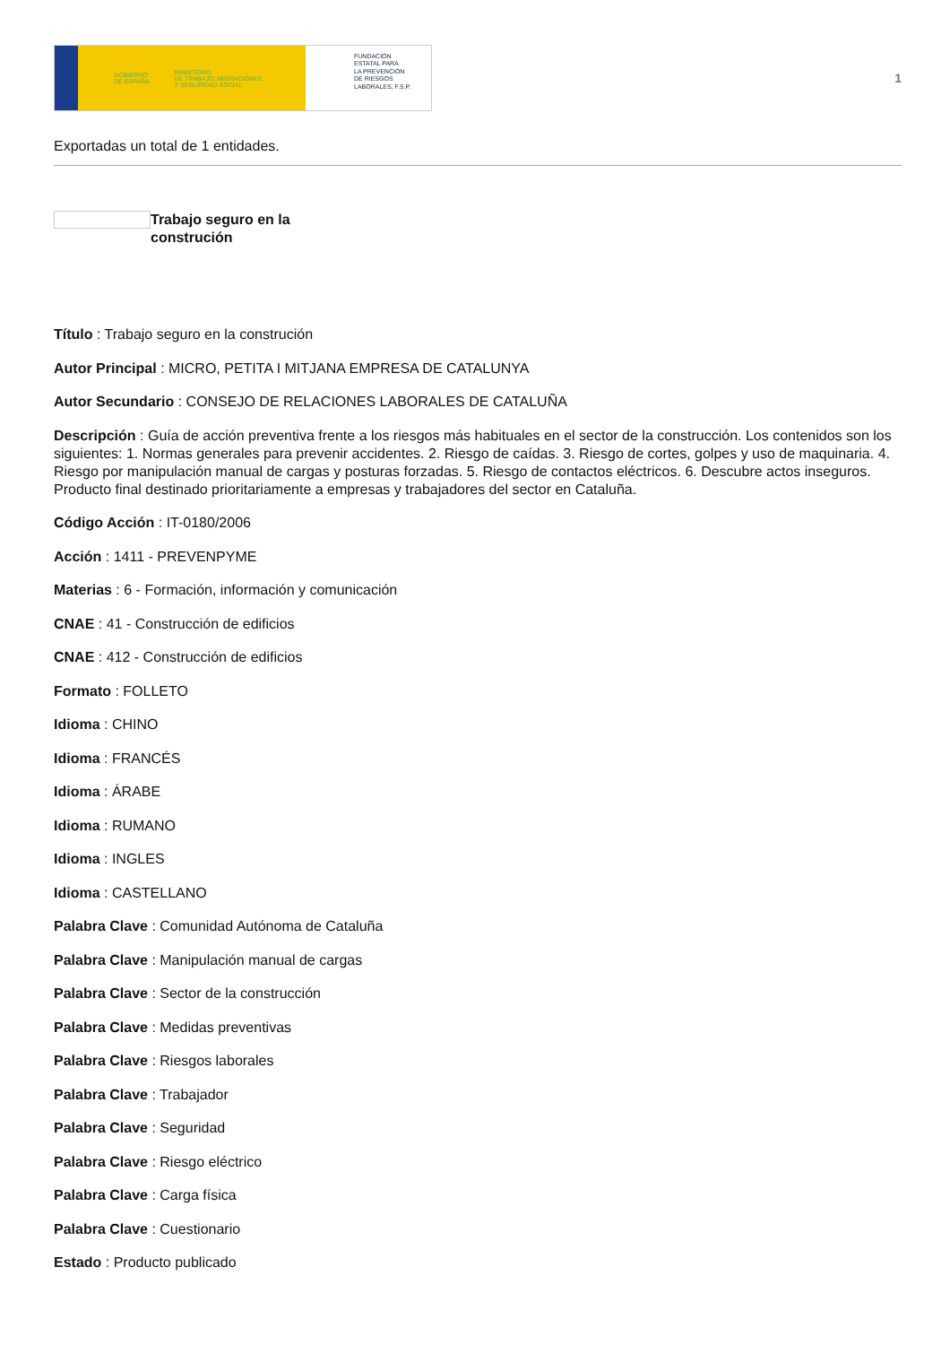GOBIERNO
DE ESPAÑA MINISTERIO
DE TRABAJO, MIGRACIONES
Y SEGURIDAD SOCIAL
FUNDACIÓN
ESTATAL PARA
LA PREVENCIÓN
DE RIESGOS
LABORALES, F.S.P.
1
Exportadas un total de 1 entidades.
Trabajo seguro en la construción
Título : Trabajo seguro en la construción
Autor Principal : MICRO, PETITA I MITJANA EMPRESA DE CATALUNYA
Autor Secundario : CONSEJO DE RELACIONES LABORALES DE CATALUÑA
Descripción : Guía de acción preventiva frente a los riesgos más habituales en el sector de la construcción. Los contenidos son los siguientes: 1. Normas generales para prevenir accidentes. 2. Riesgo de caídas. 3. Riesgo de cortes, golpes y uso de maquinaria. 4. Riesgo por manipulación manual de cargas y posturas forzadas. 5. Riesgo de contactos eléctricos. 6. Descubre actos inseguros. Producto final destinado prioritariamente a empresas y trabajadores del sector en Cataluña.
Código Acción : IT-0180/2006
Acción : 1411 - PREVENPYME
Materias : 6 - Formación, información y comunicación
CNAE : 41 - Construcción de edificios
CNAE : 412 - Construcción de edificios
Formato : FOLLETO
Idioma : CHINO
Idioma : FRANCÉS
Idioma : ÁRABE
Idioma : RUMANO
Idioma : INGLES
Idioma : CASTELLANO
Palabra Clave : Comunidad Autónoma de Cataluña
Palabra Clave : Manipulación manual de cargas
Palabra Clave : Sector de la construcción
Palabra Clave : Medidas preventivas
Palabra Clave : Riesgos laborales
Palabra Clave : Trabajador
Palabra Clave : Seguridad
Palabra Clave : Riesgo eléctrico
Palabra Clave : Carga física
Palabra Clave : Cuestionario
Estado : Producto publicado